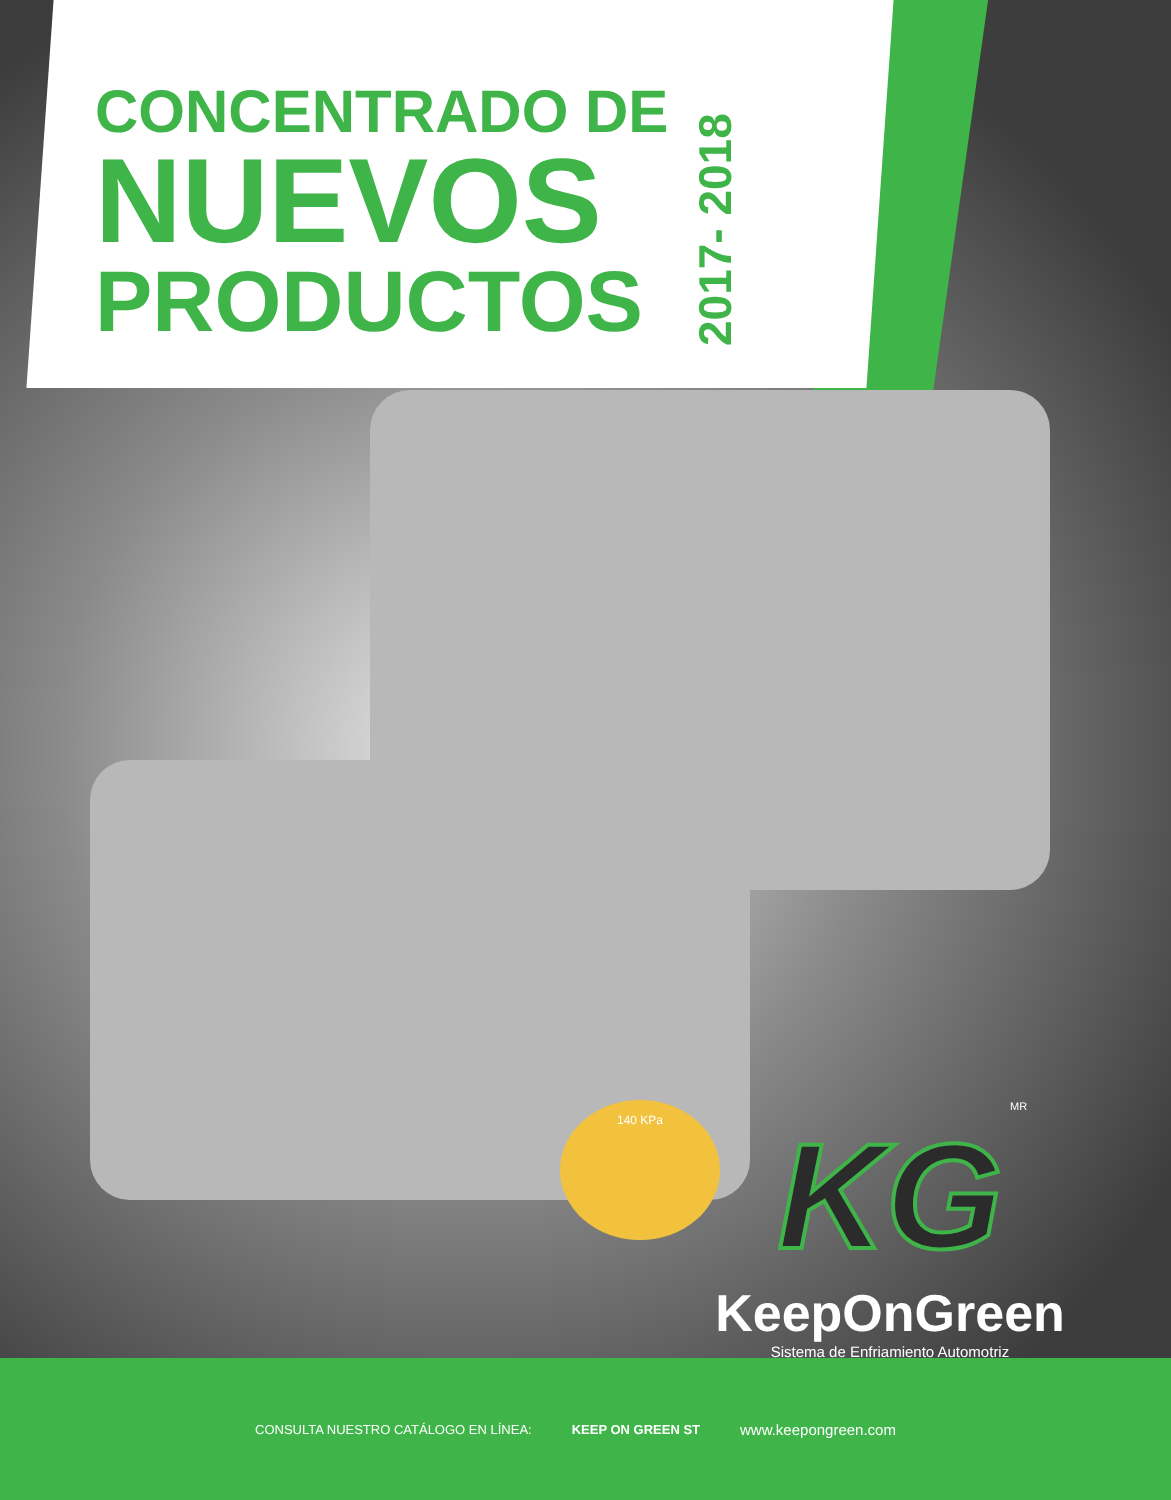CONCENTRADO DE
NUEVOS
PRODUCTOS
2017- 2018
140 KPa MR
KG
KeepOnGreen
Sistema de Enfriamiento Automotriz
CONSULTA NUESTRO CATÁLOGO EN LÍNEA: KEEP ON GREEN ST www.keepongreen.com